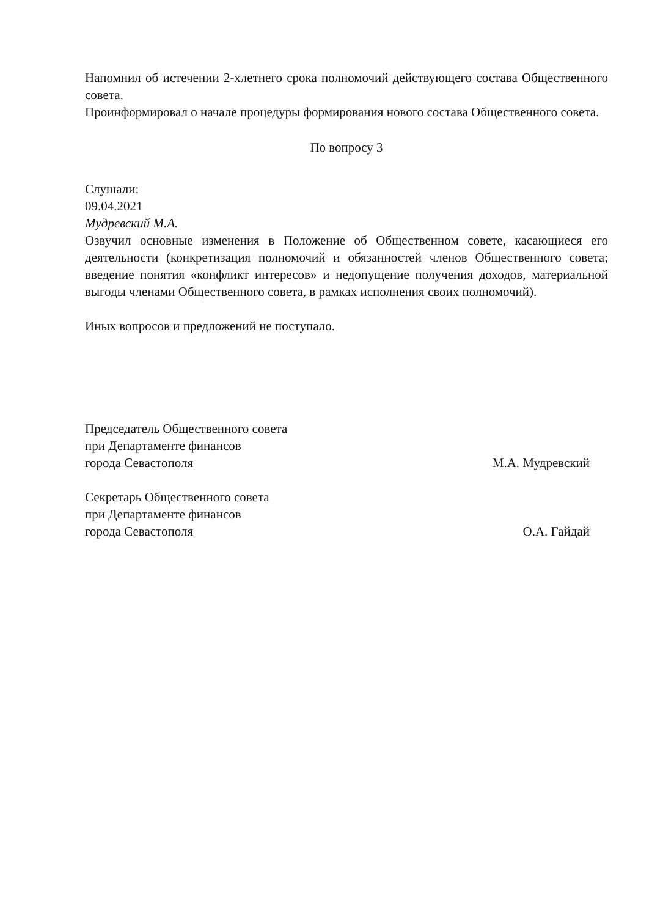Напомнил об истечении 2-хлетнего срока полномочий действующего состава Общественного совета.
Проинформировал о начале процедуры формирования нового состава Общественного совета.
По вопросу 3
Слушали:
09.04.2021
Мудревский М.А.
Озвучил основные изменения в Положение об Общественном совете, касающиеся его деятельности (конкретизация полномочий и обязанностей членов Общественного совета; введение понятия «конфликт интересов» и недопущение получения доходов, материальной выгоды членами Общественного совета, в рамках исполнения своих полномочий).
Иных вопросов и предложений не поступало.
Председатель Общественного совета
при Департаменте финансов
города Севастополя
М.А. Мудревский
Секретарь Общественного совета
при Департаменте финансов
города Севастополя
О.А. Гайдай